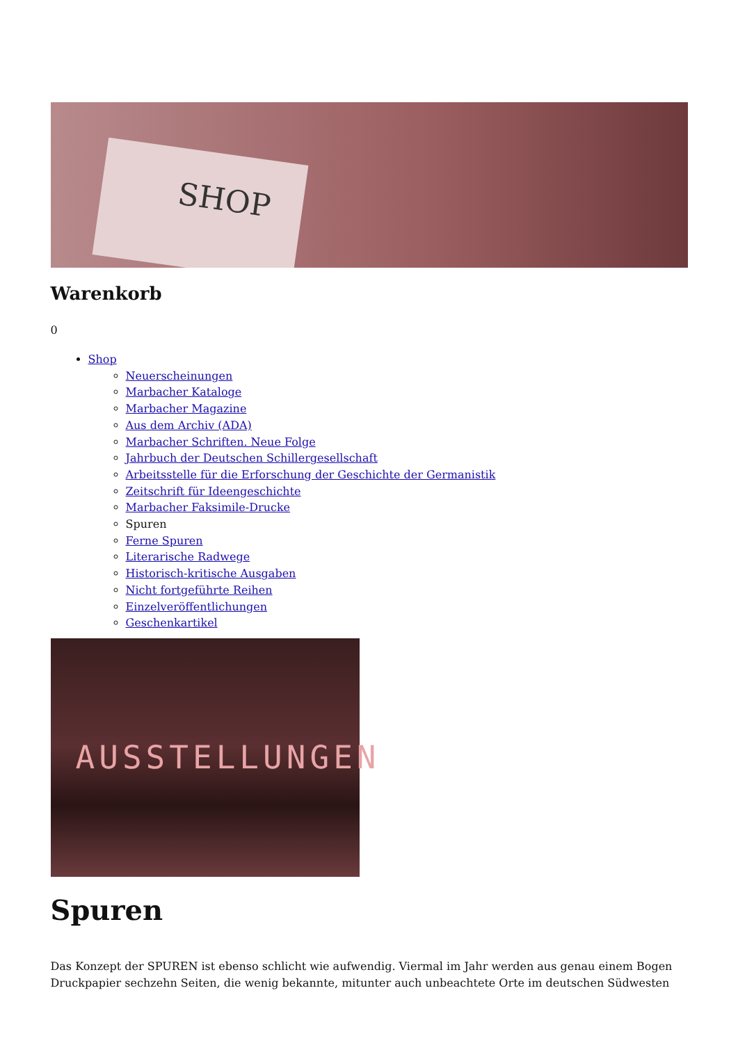SHOP
Warenkorb
0
Shop
Neuerscheinungen
Marbacher Kataloge
Marbacher Magazine
Aus dem Archiv (ADA)
Marbacher Schriften. Neue Folge
Jahrbuch der Deutschen Schillergesellschaft
Arbeitsstelle für die Erforschung der Geschichte der Germanistik
Zeitschrift für Ideengeschichte
Marbacher Faksimile-Drucke
Spuren
Ferne Spuren
Literarische Radwege
Historisch-kritische Ausgaben
Nicht fortgeführte Reihen
Einzelveröffentlichungen
Geschenkartikel
AUSSTELLUNGEN
Spuren
Das Konzept der SPUREN ist ebenso schlicht wie aufwendig. Viermal im Jahr werden aus genau einem Bogen Druckpapier sechzehn Seiten, die wenig bekannte, mitunter auch unbeachtete Orte im deutschen Südwesten